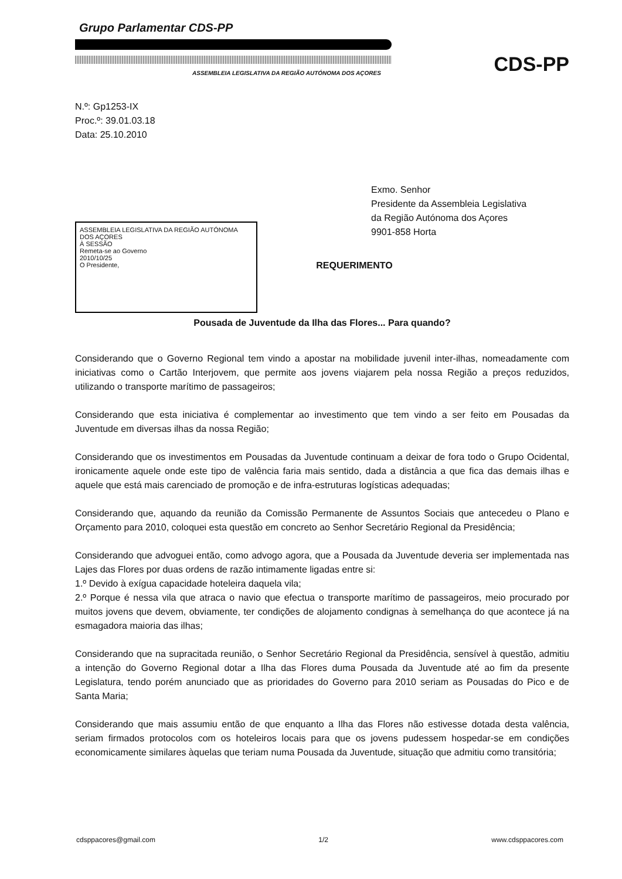Grupo Parlamentar CDS-PP
ASSEMBLEIA LEGISLATIVA DA REGIÃO AUTÓNOMA DOS AÇORES
CDS-PP
N.º: Gp1253-IX
Proc.º: 39.01.03.18
Data: 25.10.2010
Exmo. Senhor
Presidente da Assembleia Legislativa
da Região Autónoma dos Açores
9901-858 Horta
ASSEMBLEIA LEGISLATIVA DA REGIÃO AUTÓNOMA DOS AÇORES
À SESSÃO
Remeta-se ao Governo
2010/10/25
O Presidente,
REQUERIMENTO
Pousada de Juventude da Ilha das Flores... Para quando?
Considerando que o Governo Regional tem vindo a apostar na mobilidade juvenil inter-ilhas, nomeadamente com iniciativas como o Cartão Interjovem, que permite aos jovens viajarem pela nossa Região a preços reduzidos, utilizando o transporte marítimo de passageiros;
Considerando que esta iniciativa é complementar ao investimento que tem vindo a ser feito em Pousadas da Juventude em diversas ilhas da nossa Região;
Considerando que os investimentos em Pousadas da Juventude continuam a deixar de fora todo o Grupo Ocidental, ironicamente aquele onde este tipo de valência faria mais sentido, dada a distância a que fica das demais ilhas e aquele que está mais carenciado de promoção e de infra-estruturas logísticas adequadas;
Considerando que, aquando da reunião da Comissão Permanente de Assuntos Sociais que antecedeu o Plano e Orçamento para 2010, coloquei esta questão em concreto ao Senhor Secretário Regional da Presidência;
Considerando que advoguei então, como advogo agora, que a Pousada da Juventude deveria ser implementada nas Lajes das Flores por duas ordens de razão intimamente ligadas entre si:
1.º Devido à exígua capacidade hoteleira daquela vila;
2.º Porque é nessa vila que atraca o navio que efectua o transporte marítimo de passageiros, meio procurado por muitos jovens que devem, obviamente, ter condições de alojamento condignas à semelhança do que acontece já na esmagadora maioria das ilhas;
Considerando que na supracitada reunião, o Senhor Secretário Regional da Presidência, sensível à questão, admitiu a intenção do Governo Regional dotar a Ilha das Flores duma Pousada da Juventude até ao fim da presente Legislatura, tendo porém anunciado que as prioridades do Governo para 2010 seriam as Pousadas do Pico e de Santa Maria;
Considerando que mais assumiu então de que enquanto a Ilha das Flores não estivesse dotada desta valência, seriam firmados protocolos com os hoteleiros locais para que os jovens pudessem hospedar-se em condições economicamente similares àquelas que teriam numa Pousada da Juventude, situação que admitiu como transitória;
cdsppacores@gmail.com 1/2 www.cdsppacores.com